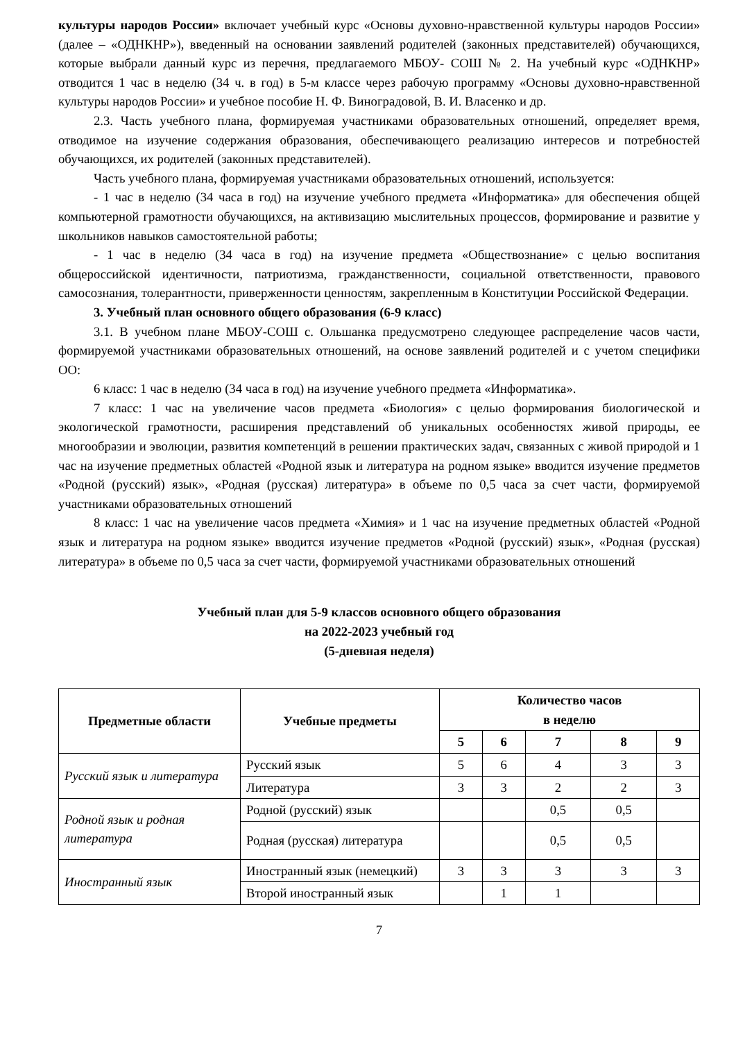культуры народов России» включает учебный курс «Основы духовно-нравственной культуры народов России» (далее – «ОДНКНР»), введенный на основании заявлений родителей (законных представителей) обучающихся, которые выбрали данный курс из перечня, предлагаемого МБОУ- СОШ № 2. На учебный курс «ОДНКНР» отводится 1 час в неделю (34 ч. в год) в 5-м классе через рабочую программу «Основы духовно-нравственной культуры народов России» и учебное пособие Н. Ф. Виноградовой, В. И. Власенко и др.
2.3. Часть учебного плана, формируемая участниками образовательных отношений, определяет время, отводимое на изучение содержания образования, обеспечивающего реализацию интересов и потребностей обучающихся, их родителей (законных представителей).
Часть учебного плана, формируемая участниками образовательных отношений, используется:
- 1 час в неделю (34 часа в год) на изучение учебного предмета «Информатика» для обеспечения общей компьютерной грамотности обучающихся, на активизацию мыслительных процессов, формирование и развитие у школьников навыков самостоятельной работы;
- 1 час в неделю (34 часа в год) на изучение предмета «Обществознание» с целью воспитания общероссийской идентичности, патриотизма, гражданственности, социальной ответственности, правового самосознания, толерантности, приверженности ценностям, закрепленным в Конституции Российской Федерации.
3. Учебный план основного общего образования (6-9 класс)
3.1. В учебном плане МБОУ-СОШ с. Ольшанка предусмотрено следующее распределение часов части, формируемой участниками образовательных отношений, на основе заявлений родителей и с учетом специфики ОО:
6 класс: 1 час в неделю (34 часа в год) на изучение учебного предмета «Информатика».
7 класс: 1 час на увеличение часов предмета «Биология» с целью формирования биологической и экологической грамотности, расширения представлений об уникальных особенностях живой природы, ее многообразии и эволюции, развития компетенций в решении практических задач, связанных с живой природой и 1 час на изучение предметных областей «Родной язык и литература на родном языке» вводится изучение предметов «Родной (русский) язык», «Родная (русская) литература» в объеме по 0,5 часа за счет части, формируемой участниками образовательных отношений
8 класс: 1 час на увеличение часов предмета «Химия» и 1 час на изучение предметных областей «Родной язык и литература на родном языке» вводится изучение предметов «Родной (русский) язык», «Родная (русская) литература» в объеме по 0,5 часа за счет части, формируемой участниками образовательных отношений
Учебный план для 5-9 классов основного общего образования
на 2022-2023 учебный год
(5-дневная неделя)
| Предметные области | Учебные предметы | Количество часов в неделю | | | | |
| --- | --- | --- | --- | --- | --- | --- |
| | | 5 | 6 | 7 | 8 | 9 |
| Русский язык и литература | Русский язык | 5 | 6 | 4 | 3 | 3 |
| | Литература | 3 | 3 | 2 | 2 | 3 |
| Родной язык и родная литература | Родной (русский) язык | | | 0,5 | 0,5 | |
| | Родная (русская) литература | | | 0,5 | 0,5 | |
| Иностранный язык | Иностранный язык (немецкий) | 3 | 3 | 3 | 3 | 3 |
| | Второй иностранный язык | | 1 | 1 | | |
7